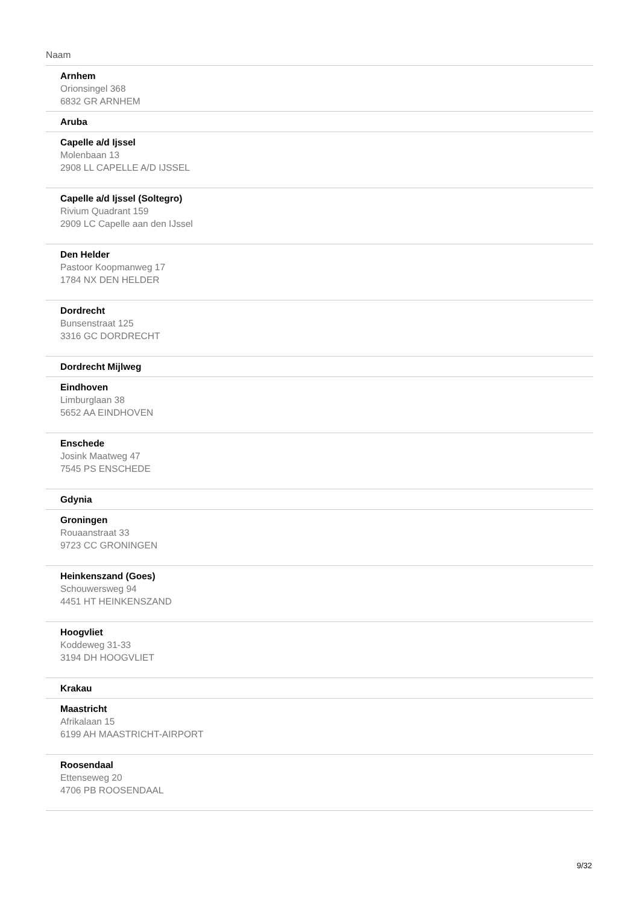| Naam |
| --- |
| Arnhem Orionsingel 368 6832 GR ARNHEM |
| Aruba |
| Capelle a/d Ijssel Molenbaan 13 2908 LL CAPELLE A/D IJSSEL |
| Capelle a/d Ijssel (Soltegro) Rivium Quadrant 159 2909 LC Capelle aan den IJssel |
| Den Helder Pastoor Koopmanweg 17 1784 NX DEN HELDER |
| Dordrecht Bunsenstraat 125 3316 GC DORDRECHT |
| Dordrecht Mijlweg |
| Eindhoven Limburglaan 38 5652 AA EINDHOVEN |
| Enschede Josink Maatweg 47 7545 PS ENSCHEDE |
| Gdynia |
| Groningen Rouaanstraat 33 9723 CC GRONINGEN |
| Heinkenszand (Goes) Schouwersweg 94 4451 HT HEINKENSZAND |
| Hoogvliet Koddeweg 31-33 3194 DH HOOGVLIET |
| Krakau |
| Maastricht Afrikalaan 15 6199 AH MAASTRICHT-AIRPORT |
| Roosendaal Ettenseweg 20 4706 PB ROOSENDAAL |
9/32